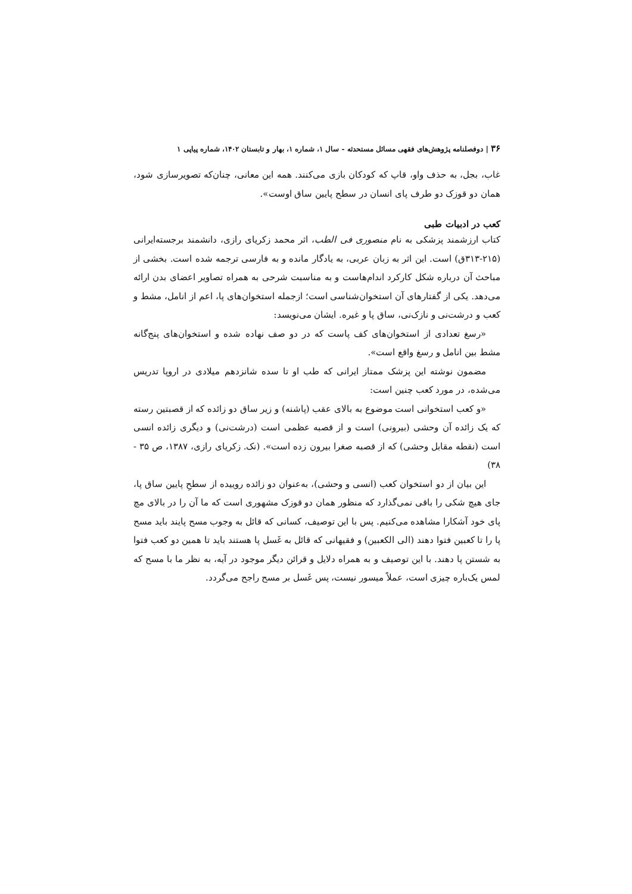۳۶ | دوفصلنامه پژوهش‌های فقهی مسائل مستحدثه - سال ۱، شماره ۱، بهار و تابستان ۱۴۰۲، شماره پیاپی ۱
غاب، بجل، به حذف واو، قاپ که کودکان بازی می‌کنند. همه این معانی، چنان‌که تصویرسازی شود، همان دو قوزک دو طرف پای انسان در سطح پایین ساق اوست».
کعب در ادبیات طبی
کتاب ارزشمند پزشکی به نام منصوری فی الطب، اثر محمد زکریای رازی، دانشمند برجسته‌ایرانی (۲۱۵-۳۱۳ق) است. این اثر به زبان عربی، به یادگار مانده و به فارسی ترجمه شده است. بخشی از مباحث آن درباره شکل کارکرد اندام‌هاست و به مناسبت شرحی به همراه تصاویر اعضای بدن ارائه می‌دهد. یکی از گفتارهای آن استخوان‌شناسی است؛ ازجمله استخوان‌های پا، اعم از انامل، مشط و کعب و درشت‌نی و نازک‌نی، ساق پا و غیره. ایشان می‌نویسد:
«رسغ تعدادی از استخوان‌های کف پاست که در دو صف نهاده شده و استخوان‌های پنج‌گانه مشط بین انامل و رسغ واقع است».
مضمون نوشته این پزشک ممتاز ایرانی که طب او تا سده شانزدهم میلادی در اروپا تدریس می‌شده، در مورد کعب چنین است:
«و کعب استخوانی است موضوع به بالای عقب (پاشنه) و زیر ساق دو زائده که از قصبتین رسته که یک زائده آن وحشی (بیرونی) است و از قصبه عظمی است (درشت‌نی) و دیگری زائده انسی است (نقطه مقابل وحشی) که از قصبه صغرا بیرون زده است». (نک. زکریای رازی، ۱۳۸۷، ص ۳۵ - ۳۸)
این بیان از دو استخوان کعب (انسی و وحشی)، به‌عنوان دو زائده روییده از سطحِ پایین ساق پا، جای هیچ شکی را باقی نمی‌گذارد که منظور همان دو قوزک مشهوری است که ما آن را در بالای مچ پای خود آشکارا مشاهده می‌کنیم. پس با این توصیف، کسانی که قائل به وجوب مسح پایند باید مسح پا را تا کعبین فتوا دهند (الی الکعبین) و فقیهانی که قائل به غَسل پا هستند باید تا همین دو کعب فتوا به شستن پا دهند. با این توصیف و به همراه دلایل و قرائن دیگر موجود در آیه، به نظر ما با مسح که لمس یک‌باره چیزی است، عملاً میسور نیست، پس غَسل بر مسح راجح می‌گردد.